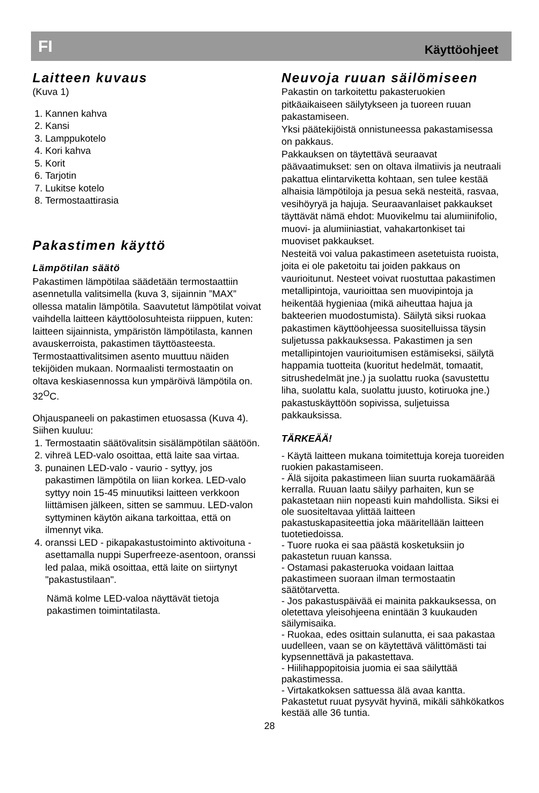FI Käyttöohjeet
Laitteen kuvaus
(Kuva 1)
1. Kannen kahva
2. Kansi
3. Lamppukotelo
4. Kori kahva
5. Korit
6. Tarjotin
7. Lukitse kotelo
8. Termostaattirasia
Pakastimen käyttö
Lämpötilan säätö
Pakastimen lämpötilaa säädetään termostaattiin asennetulla valitsimella (kuva 3, sijainnin ”MAX” ollessa matalin lämpötila. Saavutetut lämpötilat voivat vaihdella laitteen käyttöolosuhteista riippuen, kuten: laitteen sijainnista, ympäristön lämpötilasta, kannen avauskerroista, pakastimen täyttöasteesta. Termostaattivalitsimen asento muuttuu näiden tekijöiden mukaan. Normaalisti termostaatin on oltava keskiasennossa kun ympäröivä lämpötila on. 32<sup>O</sup>C.
Ohjauspaneeli on pakastimen etuosassa (Kuva 4).
Siihen kuuluu:
1. Termostaatin säätövalitsin sisälämpötilan säätöön.
2. vihreä LED-valo osoittaa, että laite saa virtaa.
3. punainen LED-valo - vaurio - syttyy, jos pakastimen lämpötila on liian korkea. LED-valo syttyy noin 15-45 minuutiksi laitteen verkkoon liittämisen jälkeen, sitten se sammuu. LED-valon syttyminen käytön aikana tarkoittaa, että on ilmennyt vika.
4. oranssi LED - pikapakastustoiminto aktivoituna - asettamalla nuppi Superfreeze-asentoon, oranssi led palaa, mikä osoittaa, että laite on siirtynyt "pakastustilaan".
Nämä kolme LED-valoa näyttävät tietoja pakastimen toimintatilasta.
Neuvoja ruuan säilömiseen
Pakastin on tarkoitettu pakasteruokien pitkäaikaiseen säilytykseen ja tuoreen ruuan pakastamiseen.
Yksi päätekijöistä onnistuneessa pakastamisessa on pakkaus.
Pakkauksen on täytettävä seuraavat päävaatimukset: sen on oltava ilmatiivis ja neutraali pakattua elintarviketta kohtaan, sen tulee kestää alhaisia lämpötiloja ja pesua sekä nesteitä, rasvaa, vesihöyryä ja hajuja. Seuraavanlaiset pakkaukset täyttävät nämä ehdot: Muovikelmu tai alumiinifolio, muovi- ja alumiiniastiat, vahakartonkiset tai muoviset pakkaukset.
Nesteitä voi valua pakastimeen asetetuista ruoista, joita ei ole paketoitu tai joiden pakkaus on vaurioitunut. Nesteet voivat ruostuttaa pakastimen metallipintoja, vaurioittaa sen muovipintoja ja heikentää hygieniaa (mikä aiheuttaa hajua ja bakteerien muodostumista). Säilytä siksi ruokaa pakastimen käyttöohjeessa suositelluissa täysin suljetussa pakkauksessa. Pakastimen ja sen metallipintojen vaurioitumisen estämiseksi, säilytä happamia tuotteita (kuoritut hedelmät, tomaatit, sitrushedelmät jne.) ja suolattu ruoka (savustettu liha, suolattu kala, suolattu juusto, kotiruoka jne.) pakastuskäyttöön sopivissa, suljetuissa pakkauksissa.
TÄRKEÄÄ!
- Käytä laitteen mukana toimitettuja koreja tuoreiden ruokien pakastamiseen.
- Älä sijoita pakastimeen liian suurta ruokamäärää kerralla. Ruuan laatu säilyy parhaiten, kun se pakastetaan niin nopeasti kuin mahdollista. Siksi ei ole suositeltavaa ylittää laitteen pakastuskapasiteettia joka määritellään laitteen tuotetiedoissa.
- Tuore ruoka ei saa päästä kosketuksiin jo pakastetun ruuan kanssa.
- Ostamasi pakasteruoka voidaan laittaa pakastimeen suoraan ilman termostaatin säätötarvetta.
- Jos pakastuspäivää ei mainita pakkauksessa, on oletettava yleisohjeena enintään 3 kuukauden säilymisaika.
- Ruokaa, edes osittain sulanutta, ei saa pakastaa uudelleen, vaan se on käytettävä välittömästi tai kypsennettävä ja pakastettava.
- Hiilihappopitoisia juomia ei saa säilyttää pakastimessa.
- Virtakatkoksen sattuessa älä avaa kantta. Pakastetut ruuat pysyvät hyvinä, mikäli sähkökatkos kestää alle 36 tuntia.
28